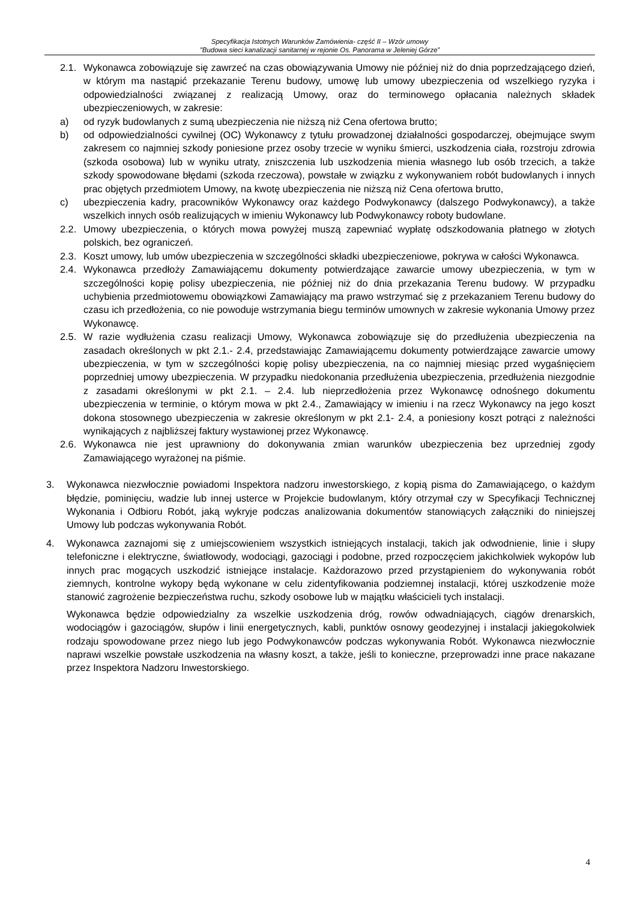Specyfikacja Istotnych Warunków Zamówienia- część II – Wzór umowy
"Budowa sieci kanalizacji sanitarnej w rejonie Os. Panorama w Jeleniej Górze”
2.1. Wykonawca zobowiązuje się zawrzeć na czas obowiązywania Umowy nie później niż do dnia poprzedzającego dzień, w którym ma nastąpić przekazanie Terenu budowy, umowę lub umowy ubezpieczenia od wszelkiego ryzyka i odpowiedzialności związanej z realizacją Umowy, oraz do terminowego opłacania należnych składek ubezpieczeniowych, w zakresie:
a) od ryzyk budowlanych z sumą ubezpieczenia nie niższą niż Cena ofertowa brutto;
b) od odpowiedzialności cywilnej (OC) Wykonawcy z tytułu prowadzonej działalności gospodarczej, obejmujące swym zakresem co najmniej szkody poniesione przez osoby trzecie w wyniku śmierci, uszkodzenia ciała, rozstroju zdrowia (szkoda osobowa) lub w wyniku utraty, zniszczenia lub uszkodzenia mienia własnego lub osób trzecich, a także szkody spowodowane błędami (szkoda rzeczowa), powstałe w związku z wykonywaniem robót budowlanych i innych prac objętych przedmiotem Umowy, na kwotę ubezpieczenia nie niższą niż Cena ofertowa brutto,
c) ubezpieczenia kadry, pracowników Wykonawcy oraz każdego Podwykonawcy (dalszego Podwykonawcy), a także wszelkich innych osób realizujących w imieniu Wykonawcy lub Podwykonawcy roboty budowlane.
2.2. Umowy ubezpieczenia, o których mowa powyżej muszą zapewniać wypłatę odszkodowania płatnego w złotych polskich, bez ograniczeń.
2.3. Koszt umowy, lub umów ubezpieczenia w szczególności składki ubezpieczeniowe, pokrywa w całości Wykonawca.
2.4. Wykonawca przedłoży Zamawiającemu dokumenty potwierdzające zawarcie umowy ubezpieczenia, w tym w szczególności kopię polisy ubezpieczenia, nie później niż do dnia przekazania Terenu budowy. W przypadku uchybienia przedmiotowemu obowiązkowi Zamawiający ma prawo wstrzymać się z przekazaniem Terenu budowy do czasu ich przedłożenia, co nie powoduje wstrzymania biegu terminów umownych w zakresie wykonania Umowy przez Wykonawcę.
2.5. W razie wydłużenia czasu realizacji Umowy, Wykonawca zobowiązuje się do przedłużenia ubezpieczenia na zasadach określonych w pkt 2.1.- 2.4, przedstawiając Zamawiającemu dokumenty potwierdzające zawarcie umowy ubezpieczenia, w tym w szczególności kopię polisy ubezpieczenia, na co najmniej miesiąc przed wygaśnięciem poprzedniej umowy ubezpieczenia. W przypadku niedokonania przedłużenia ubezpieczenia, przedłużenia niezgodnie z zasadami określonymi w pkt 2.1. – 2.4. lub nieprzedłożenia przez Wykonawcę odnośnego dokumentu ubezpieczenia w terminie, o którym mowa w pkt 2.4., Zamawiający w imieniu i na rzecz Wykonawcy na jego koszt dokona stosownego ubezpieczenia w zakresie określonym w pkt 2.1- 2.4, a poniesiony koszt potrąci z należności wynikających z najbliższej faktury wystawionej przez Wykonawcę.
2.6. Wykonawca nie jest uprawniony do dokonywania zmian warunków ubezpieczenia bez uprzedniej zgody Zamawiającego wyrażonej na piśmie.
3. Wykonawca niezwłocznie powiadomi Inspektora nadzoru inwestorskiego, z kopią pisma do Zamawiającego, o każdym błędzie, pominięciu, wadzie lub innej usterce w Projekcie budowlanym, który otrzymał czy w Specyfikacji Technicznej Wykonania i Odbioru Robót, jaką wykryje podczas analizowania dokumentów stanowiących załączniki do niniejszej Umowy lub podczas wykonywania Robót.
4. Wykonawca zaznajomi się z umiejscowieniem wszystkich istniejących instalacji, takich jak odwodnienie, linie i słupy telefoniczne i elektryczne, światłowody, wodociągi, gazociągi i podobne, przed rozpoczęciem jakichkolwiek wykopów lub innych prac mogących uszkodzić istniejące instalacje. Każdorazowo przed przystąpieniem do wykonywania robót ziemnych, kontrolne wykopy będą wykonane w celu zidentyfikowania podziemnej instalacji, której uszkodzenie może stanowić zagrożenie bezpieczeństwa ruchu, szkody osobowe lub w majątku właścicieli tych instalacji.
Wykonawca będzie odpowiedzialny za wszelkie uszkodzenia dróg, rowów odwadniających, ciągów drenarskich, wodociągów i gazociągów, słupów i linii energetycznych, kabli, punktów osnowy geodezyjnej i instalacji jakiegokolwiek rodzaju spowodowane przez niego lub jego Podwykonawców podczas wykonywania Robót. Wykonawca niezwłocznie naprawi wszelkie powstałe uszkodzenia na własny koszt, a także, jeśli to konieczne, przeprowadzi inne prace nakazane przez Inspektora Nadzoru Inwestorskiego.
4